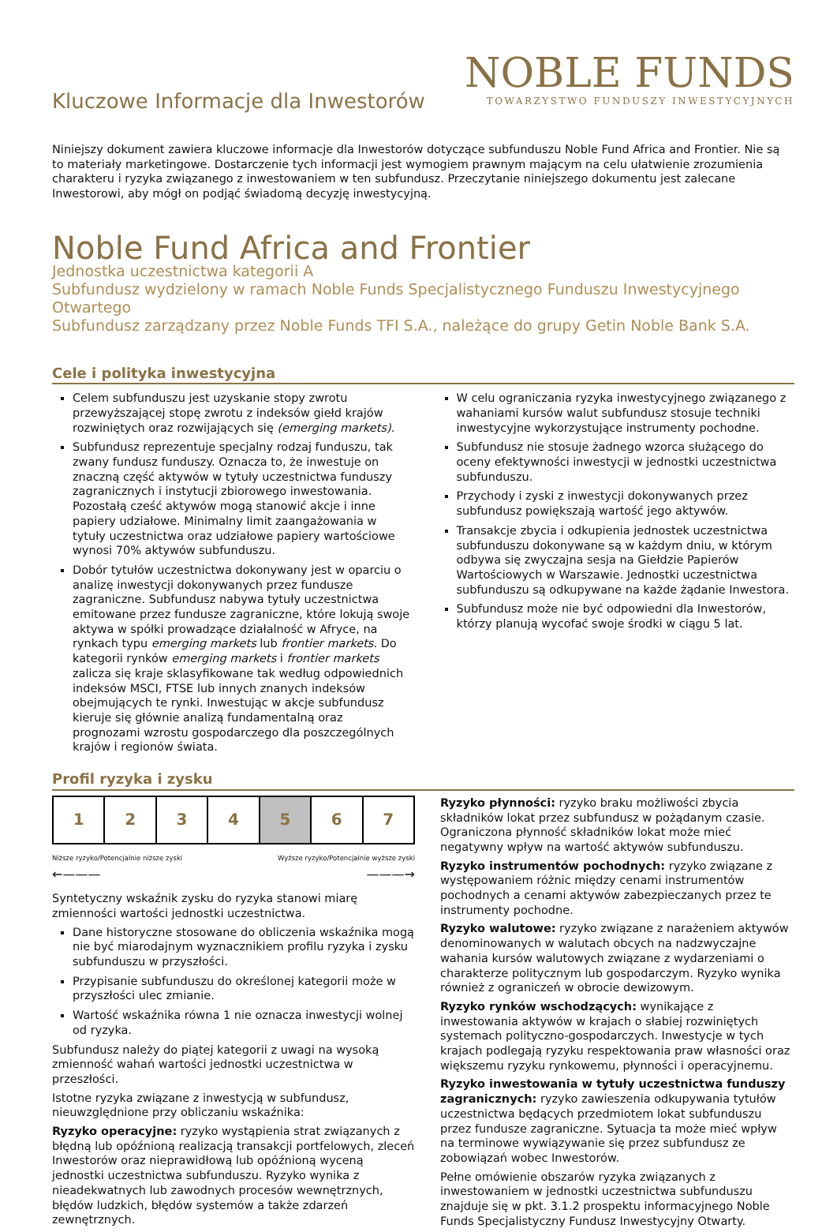Kluczowe Informacje dla Inwestorów
NOBLE FUNDS
TOWARZYSTWO FUNDUSZY INWESTYCYJNYCH
Niniejszy dokument zawiera kluczowe informacje dla Inwestorów dotyczące subfunduszu Noble Fund Africa and Frontier. Nie są to materiały marketingowe. Dostarczenie tych informacji jest wymogiem prawnym mającym na celu ułatwienie zrozumienia charakteru i ryzyka związanego z inwestowaniem w ten subfundusz. Przeczytanie niniejszego dokumentu jest zalecane Inwestorowi, aby mógł on podjąć świadomą decyzję inwestycyjną.
Noble Fund Africa and Frontier
Jednostka uczestnictwa kategorii A
Subfundusz wydzielony w ramach Noble Funds Specjalistycznego Funduszu Inwestycyjnego Otwartego
Subfundusz zarządzany przez Noble Funds TFI S.A., należące do grupy Getin Noble Bank S.A.
Cele i polityka inwestycyjna
Celem subfunduszu jest uzyskanie stopy zwrotu przewyższającej stopę zwrotu z indeksów giełd krajów rozwiniętych oraz rozwijających się (emerging markets).
Subfundusz reprezentuje specjalny rodzaj funduszu, tak zwany fundusz funduszy. Oznacza to, że inwestuje on znaczną część aktywów w tytuły uczestnictwa funduszy zagranicznych i instytucji zbiorowego inwestowania. Pozostałą cześć aktywów mogą stanowić akcje i inne papiery udziałowe. Minimalny limit zaangażowania w tytuły uczestnictwa oraz udziałowe papiery wartościowe wynosi 70% aktywów subfunduszu.
Dobór tytułów uczestnictwa dokonywany jest w oparciu o analizę inwestycji dokonywanych przez fundusze zagraniczne. Subfundusz nabywa tytuły uczestnictwa emitowane przez fundusze zagraniczne, które lokują swoje aktywa w spółki prowadzące działalność w Afryce, na rynkach typu emerging markets lub frontier markets. Do kategorii rynków emerging markets i frontier markets zalicza się kraje sklasyfikowane tak według odpowiednich indeksów MSCI, FTSE lub innych znanych indeksów obejmujących te rynki. Inwestując w akcje subfundusz kieruje się głównie analizą fundamentalną oraz prognozami wzrostu gospodarczego dla poszczególnych krajów i regionów świata.
W celu ograniczania ryzyka inwestycyjnego związanego z wahaniami kursów walut subfundusz stosuje techniki inwestycyjne wykorzystujące instrumenty pochodne.
Subfundusz nie stosuje żadnego wzorca służącego do oceny efektywności inwestycji w jednostki uczestnictwa subfunduszu.
Przychody i zyski z inwestycji dokonywanych przez subfundusz powiększają wartość jego aktywów.
Transakcje zbycia i odkupienia jednostek uczestnictwa subfunduszu dokonywane są w każdym dniu, w którym odbywa się zwyczajna sesja na Giełdzie Papierów Wartościowych w Warszawie. Jednostki uczestnictwa subfunduszu są odkupywane na każde żądanie Inwestora.
Subfundusz może nie być odpowiedni dla Inwestorów, którzy planują wycofać swoje środki w ciągu 5 lat.
Profil ryzyka i zysku
| 1 | 2 | 3 | 4 | 5 | 6 | 7 |
Niższe ryzyko/Potencjalnie niższe zyski Wyższe ryzyko/Potencjalnie wyższe zyski
←——— ———→
Syntetyczny wskaźnik zysku do ryzyka stanowi miarę zmienności wartości jednostki uczestnictwa.
Dane historyczne stosowane do obliczenia wskaźnika mogą nie być miarodajnym wyznacznikiem profilu ryzyka i zysku subfunduszu w przyszłości.
Przypisanie subfunduszu do określonej kategorii może w przyszłości ulec zmianie.
Wartość wskaźnika równa 1 nie oznacza inwestycji wolnej od ryzyka.
Subfundusz należy do piątej kategorii z uwagi na wysoką zmienność wahań wartości jednostki uczestnictwa w przeszłości.
Istotne ryzyka związane z inwestycją w subfundusz, nieuwzględnione przy obliczaniu wskaźnika:
Ryzyko operacyjne: ryzyko wystąpienia strat związanych z błędną lub opóźnioną realizacją transakcji portfelowych, zleceń Inwestorów oraz nieprawidłową lub opóźnioną wyceną jednostki uczestnictwa subfunduszu. Ryzyko wynika z nieadekwatnych lub zawodnych procesów wewnętrznych, błędów ludzkich, błędów systemów a także zdarzeń zewnętrznych.
Ryzyko płynności: ryzyko braku możliwości zbycia składników lokat przez subfundusz w pożądanym czasie. Ograniczona płynność składników lokat może mieć negatywny wpływ na wartość aktywów subfunduszu.
Ryzyko instrumentów pochodnych: ryzyko związane z występowaniem różnic między cenami instrumentów pochodnych a cenami aktywów zabezpieczanych przez te instrumenty pochodne.
Ryzyko walutowe: ryzyko związane z narażeniem aktywów denominowanych w walutach obcych na nadzwyczajne wahania kursów walutowych związane z wydarzeniami o charakterze politycznym lub gospodarczym. Ryzyko wynika również z ograniczeń w obrocie dewizowym.
Ryzyko rynków wschodzących: wynikające z inwestowania aktywów w krajach o słabiej rozwiniętych systemach polityczno-gospodarczych. Inwestycje w tych krajach podlegają ryzyku respektowania praw własności oraz większemu ryzyku rynkowemu, płynności i operacyjnemu.
Ryzyko inwestowania w tytuły uczestnictwa funduszy zagranicznych: ryzyko zawieszenia odkupywania tytułów uczestnictwa będących przedmiotem lokat subfunduszu przez fundusze zagraniczne. Sytuacja ta może mieć wpływ na terminowe wywiązywanie się przez subfundusz ze zobowiązań wobec Inwestorów.
Pełne omówienie obszarów ryzyka związanych z inwestowaniem w jednostki uczestnictwa subfunduszu znajduje się w pkt. 3.1.2 prospektu informacyjnego Noble Funds Specjalistyczny Fundusz Inwestycyjny Otwarty.